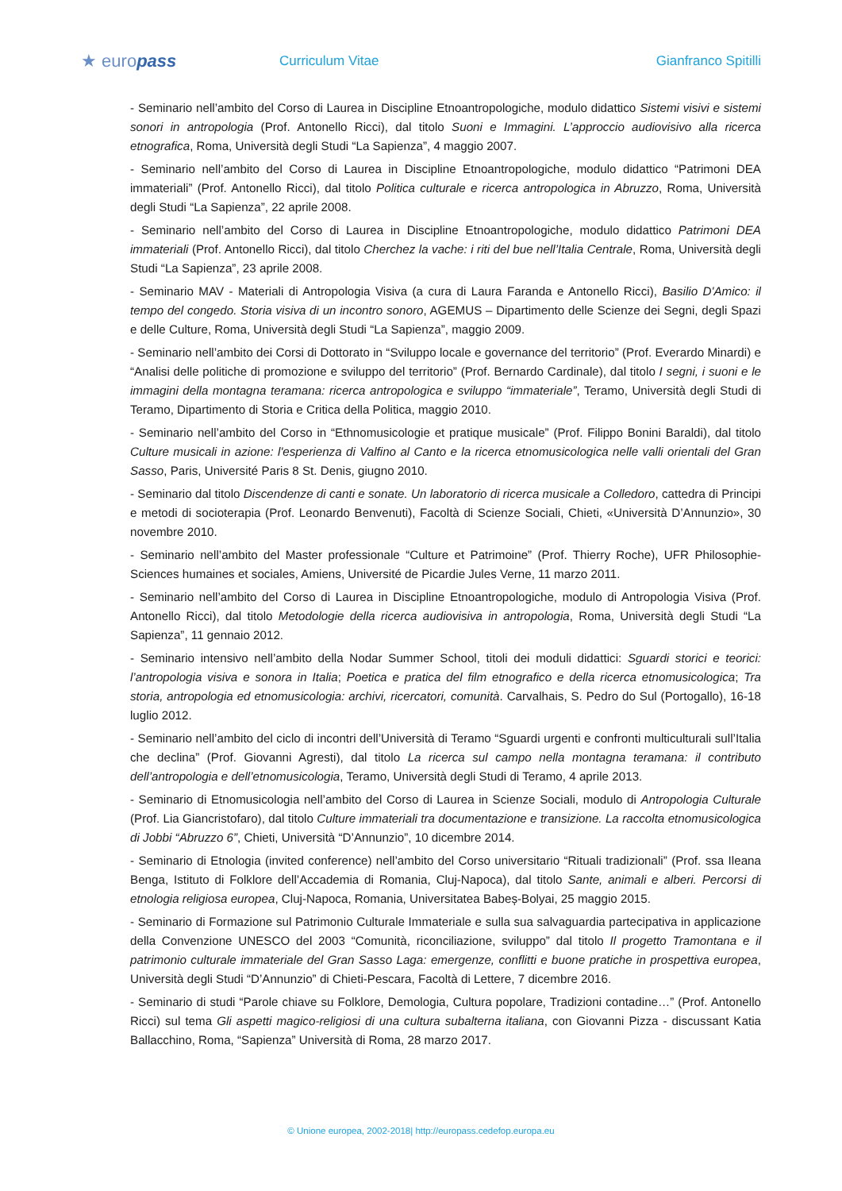★ europass
Curriculum Vitae Gianfranco Spitilli
- Seminario nell’ambito del Corso di Laurea in Discipline Etnoantropologiche, modulo didattico Sistemi visivi e sistemi sonori in antropologia (Prof. Antonello Ricci), dal titolo Suoni e Immagini. L’approccio audiovisivo alla ricerca etnografica, Roma, Università degli Studi “La Sapienza”, 4 maggio 2007.
- Seminario nell’ambito del Corso di Laurea in Discipline Etnoantropologiche, modulo didattico “Patrimoni DEA immateriali” (Prof. Antonello Ricci), dal titolo Politica culturale e ricerca antropologica in Abruzzo, Roma, Università degli Studi “La Sapienza”, 22 aprile 2008.
- Seminario nell’ambito del Corso di Laurea in Discipline Etnoantropologiche, modulo didattico Patrimoni DEA immateriali (Prof. Antonello Ricci), dal titolo Cherchez la vache: i riti del bue nell’Italia Centrale, Roma, Università degli Studi “La Sapienza”, 23 aprile 2008.
- Seminario MAV - Materiali di Antropologia Visiva (a cura di Laura Faranda e Antonello Ricci), Basilio D'Amico: il tempo del congedo. Storia visiva di un incontro sonoro, AGEMUS – Dipartimento delle Scienze dei Segni, degli Spazi e delle Culture, Roma, Università degli Studi “La Sapienza”, maggio 2009.
- Seminario nell’ambito dei Corsi di Dottorato in “Sviluppo locale e governance del territorio” (Prof. Everardo Minardi) e “Analisi delle politiche di promozione e sviluppo del territorio” (Prof. Bernardo Cardinale), dal titolo I segni, i suoni e le immagini della montagna teramana: ricerca antropologica e sviluppo “immateriale”, Teramo, Università degli Studi di Teramo, Dipartimento di Storia e Critica della Politica, maggio 2010.
- Seminario nell’ambito del Corso in “Ethnomusicologie et pratique musicale” (Prof. Filippo Bonini Baraldi), dal titolo Culture musicali in azione: l'esperienza di Valfino al Canto e la ricerca etnomusicologica nelle valli orientali del Gran Sasso, Paris, Université Paris 8 St. Denis, giugno 2010.
- Seminario dal titolo Discendenze di canti e sonate. Un laboratorio di ricerca musicale a Colledoro, cattedra di Principi e metodi di socioterapia (Prof. Leonardo Benvenuti), Facoltà di Scienze Sociali, Chieti, «Università D’Annunzio», 30 novembre 2010.
- Seminario nell’ambito del Master professionale “Culture et Patrimoine” (Prof. Thierry Roche), UFR Philosophie-Sciences humaines et sociales, Amiens, Université de Picardie Jules Verne, 11 marzo 2011.
- Seminario nell’ambito del Corso di Laurea in Discipline Etnoantropologiche, modulo di Antropologia Visiva (Prof. Antonello Ricci), dal titolo Metodologie della ricerca audiovisiva in antropologia, Roma, Università degli Studi “La Sapienza”, 11 gennaio 2012.
- Seminario intensivo nell’ambito della Nodar Summer School, titoli dei moduli didattici: Sguardi storici e teorici: l’antropologia visiva e sonora in Italia; Poetica e pratica del film etnografico e della ricerca etnomusicologica; Tra storia, antropologia ed etnomusicologia: archivi, ricercatori, comunità. Carvalhais, S. Pedro do Sul (Portogallo), 16-18 luglio 2012.
- Seminario nell’ambito del ciclo di incontri dell’Università di Teramo “Sguardi urgenti e confronti multiculturali sull’Italia che declina” (Prof. Giovanni Agresti), dal titolo La ricerca sul campo nella montagna teramana: il contributo dell’antropologia e dell’etnomusicologia, Teramo, Università degli Studi di Teramo, 4 aprile 2013.
- Seminario di Etnomusicologia nell’ambito del Corso di Laurea in Scienze Sociali, modulo di Antropologia Culturale (Prof. Lia Giancristofaro), dal titolo Culture immateriali tra documentazione e transizione. La raccolta etnomusicologica di Jobbi “Abruzzo 6”, Chieti, Università “D’Annunzio”, 10 dicembre 2014.
- Seminario di Etnologia (invited conference) nell’ambito del Corso universitario “Rituali tradizionali” (Prof. ssa Ileana Benga, Istituto di Folklore dell’Accademia di Romania, Cluj-Napoca), dal titolo Sante, animali e alberi. Percorsi di etnologia religiosa europea, Cluj-Napoca, Romania, Universitatea Babeș-Bolyai, 25 maggio 2015.
- Seminario di Formazione sul Patrimonio Culturale Immateriale e sulla sua salvaguardia partecipativa in applicazione della Convenzione UNESCO del 2003 “Comunità, riconciliazione, sviluppo” dal titolo Il progetto Tramontana e il patrimonio culturale immateriale del Gran Sasso Laga: emergenze, conflitti e buone pratiche in prospettiva europea, Università degli Studi “D’Annunzio” di Chieti-Pescara, Facoltà di Lettere, 7 dicembre 2016.
- Seminario di studi “Parole chiave su Folklore, Demologia, Cultura popolare, Tradizioni contadine…” (Prof. Antonello Ricci) sul tema Gli aspetti magico-religiosi di una cultura subalterna italiana, con Giovanni Pizza - discussant Katia Ballacchino, Roma, “Sapienza” Università di Roma, 28 marzo 2017.
© Unione europea, 2002-2018| http://europass.cedefop.europa.eu